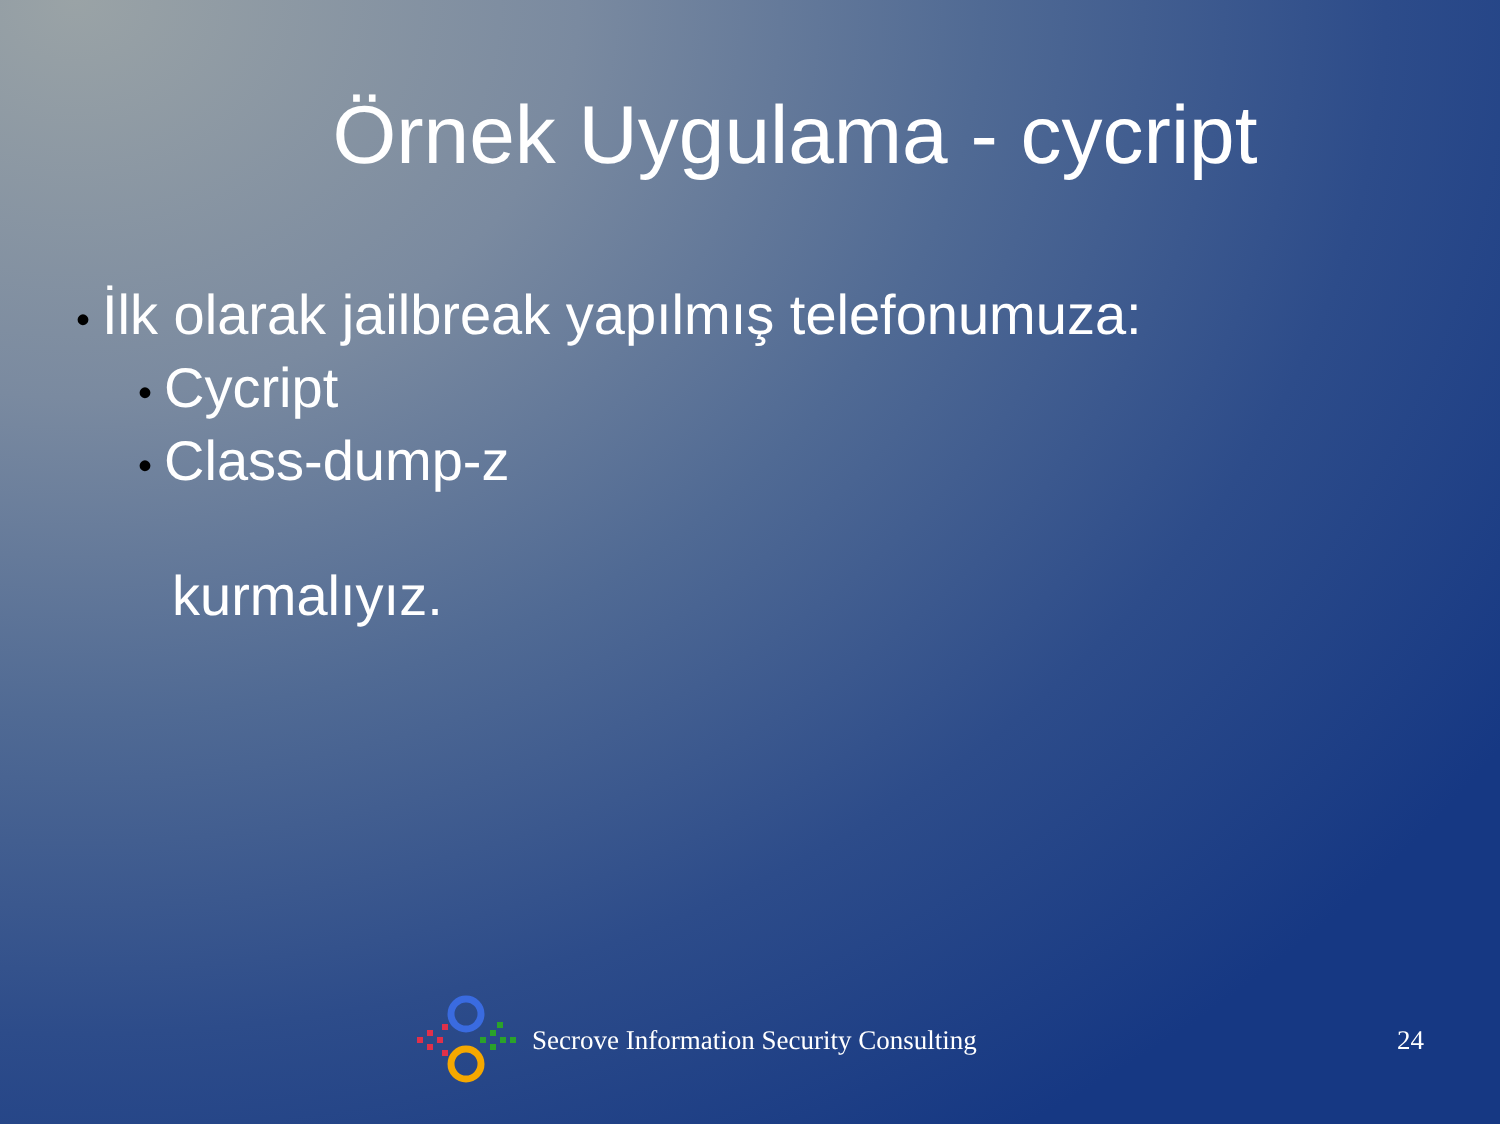Örnek Uygulama - cycript
• İlk olarak jailbreak yapılmış telefonumuza:
• Cycript
• Class-dump-z
kurmalıyız.
Secrove Information Security Consulting 24